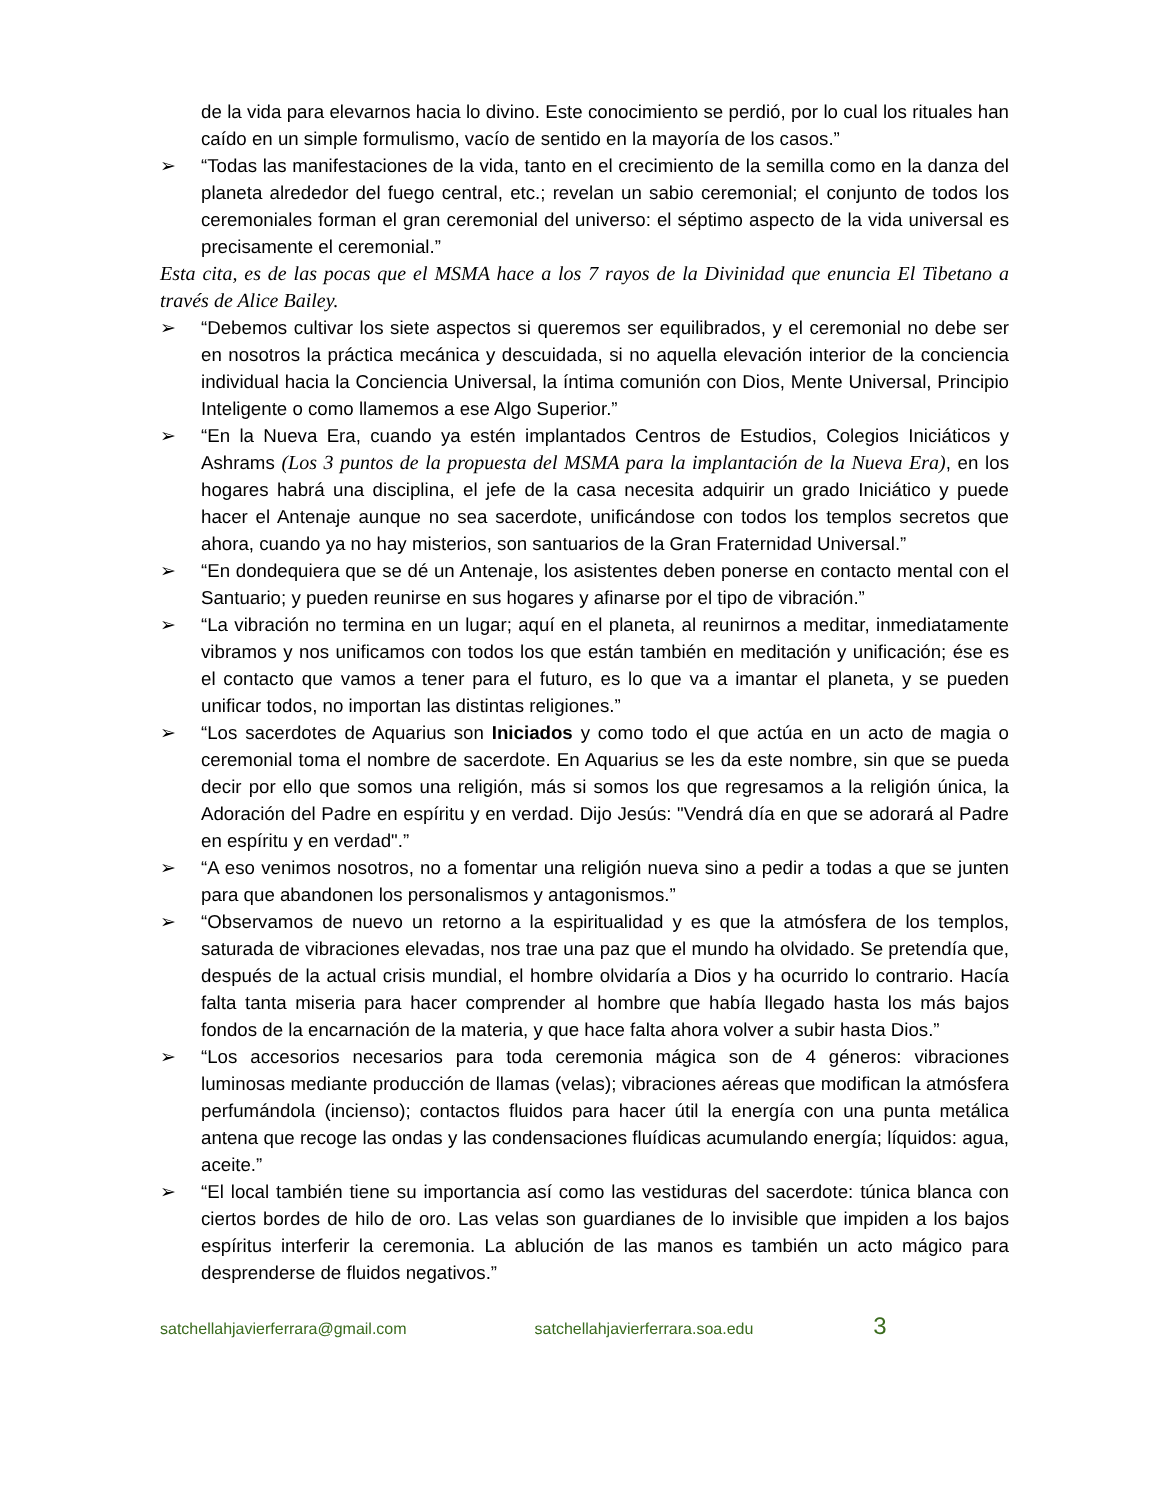de la vida para elevarnos hacia lo divino. Este conocimiento se perdió, por lo cual los rituales han caído en un simple formulismo, vacío de sentido en la mayoría de los casos.”
➢ “Todas las manifestaciones de la vida, tanto en el crecimiento de la semilla como en la danza del planeta alrededor del fuego central, etc.; revelan un sabio ceremonial; el conjunto de todos los ceremoniales forman el gran ceremonial del universo: el séptimo aspecto de la vida universal es precisamente el ceremonial.”
Esta cita, es de las pocas que el MSMA hace a los 7 rayos de la Divinidad que enuncia El Tibetano a través de Alice Bailey.
➢ “Debemos cultivar los siete aspectos si queremos ser equilibrados, y el ceremonial no debe ser en nosotros la práctica mecánica y descuidada, si no aquella elevación interior de la conciencia individual hacia la Conciencia Universal, la íntima comunión con Dios, Mente Universal, Principio Inteligente o como llamemos a ese Algo Superior.”
➢ “En la Nueva Era, cuando ya estén implantados Centros de Estudios, Colegios Iniciáticos y Ashrams (Los 3 puntos de la propuesta del MSMA para la implantación de la Nueva Era), en los hogares habrá una disciplina, el jefe de la casa necesita adquirir un grado Iniciático y puede hacer el Antenaje aunque no sea sacerdote, unificándose con todos los templos secretos que ahora, cuando ya no hay misterios, son santuarios de la Gran Fraternidad Universal.”
➢ “En dondequiera que se dé un Antenaje, los asistentes deben ponerse en contacto mental con el Santuario; y pueden reunirse en sus hogares y afinarse por el tipo de vibración.”
➢ “La vibración no termina en un lugar; aquí en el planeta, al reunirnos a meditar, inmediatamente vibramos y nos unificamos con todos los que están también en meditación y unificación; ése es el contacto que vamos a tener para el futuro, es lo que va a imantar el planeta, y se pueden unificar todos, no importan las distintas religiones.”
➢ “Los sacerdotes de Aquarius son Iniciados y como todo el que actúa en un acto de magia o ceremonial toma el nombre de sacerdote. En Aquarius se les da este nombre, sin que se pueda decir por ello que somos una religión, más si somos los que regresamos a la religión única, la Adoración del Padre en espíritu y en verdad. Dijo Jesús: "Vendrá día en que se adorará al Padre en espíritu y en verdad".”
➢ “A eso venimos nosotros, no a fomentar una religión nueva sino a pedir a todas a que se junten para que abandonen los personalismos y antagonismos.”
➢ “Observamos de nuevo un retorno a la espiritualidad y es que la atmósfera de los templos, saturada de vibraciones elevadas, nos trae una paz que el mundo ha olvidado. Se pretendía que, después de la actual crisis mundial, el hombre olvidaría a Dios y ha ocurrido lo contrario. Hacía falta tanta miseria para hacer comprender al hombre que había llegado hasta los más bajos fondos de la encarnación de la materia, y que hace falta ahora volver a subir hasta Dios.”
➢ “Los accesorios necesarios para toda ceremonia mágica son de 4 géneros: vibraciones luminosas mediante producción de llamas (velas); vibraciones aéreas que modifican la atmósfera perfumándola (incienso); contactos fluidos para hacer útil la energía con una punta metálica antena que recoge las ondas y las condensaciones fluídicas acumulando energía; líquidos: agua, aceite.”
➢ “El local también tiene su importancia así como las vestiduras del sacerdote: túnica blanca con ciertos bordes de hilo de oro. Las velas son guardianes de lo invisible que impiden a los bajos espíritus interferir la ceremonia. La ablución de las manos es también un acto mágico para desprenderse de fluidos negativos.”
satchellahjavierferrara@gmail.com satchellahjavierferrara.soa.edu 3